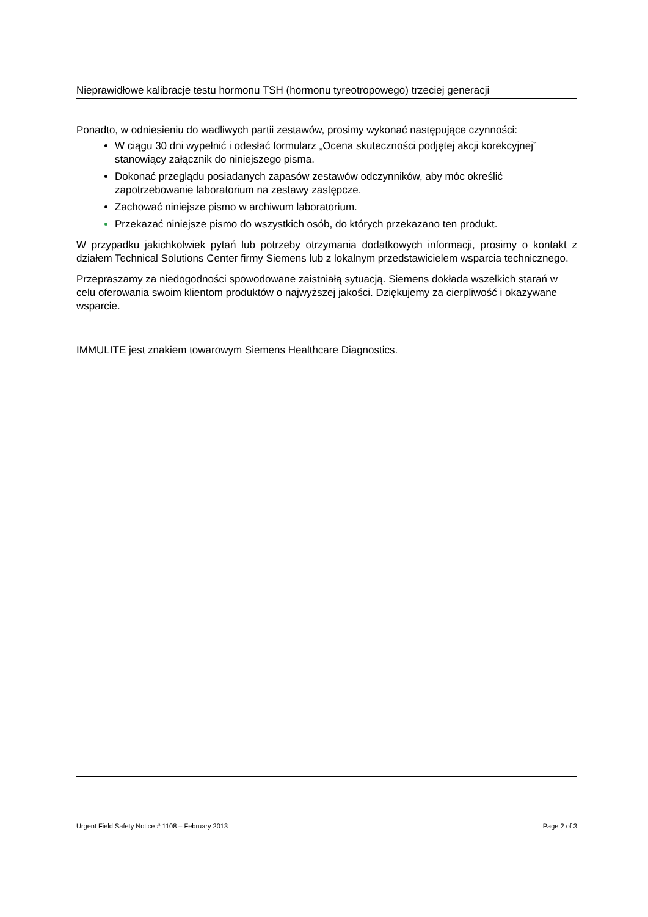Nieprawidłowe kalibracje testu hormonu TSH (hormonu tyreotropowego) trzeciej generacji
Ponadto, w odniesieniu do wadliwych partii zestawów, prosimy wykonać następujące czynności:
W ciągu 30 dni wypełnić i odesłać formularz „Ocena skuteczności podjętej akcji korekcyjnej” stanowiący załącznik do niniejszego pisma.
Dokonać przeglądu posiadanych zapasów zestawów odczynników, aby móc określić zapotrzebowanie laboratorium na zestawy zastępcze.
Zachować niniejsze pismo w archiwum laboratorium.
Przekazać niniejsze pismo do wszystkich osób, do których przekazano ten produkt.
W przypadku jakichkolwiek pytań lub potrzeby otrzymania dodatkowych informacji, prosimy o kontakt z działem Technical Solutions Center firmy Siemens lub z lokalnym przedstawicielem wsparcia technicznego.
Przepraszamy za niedogodności spowodowane zaistniałą sytuacją. Siemens dokłada wszelkich starań w celu oferowania swoim klientom produktów o najwyższej jakości. Dziękujemy za cierpliwość i okazywane wsparcie.
IMMULITE jest znakiem towarowym Siemens Healthcare Diagnostics.
Urgent Field Safety Notice # 1108 – February 2013 Page 2 of 3